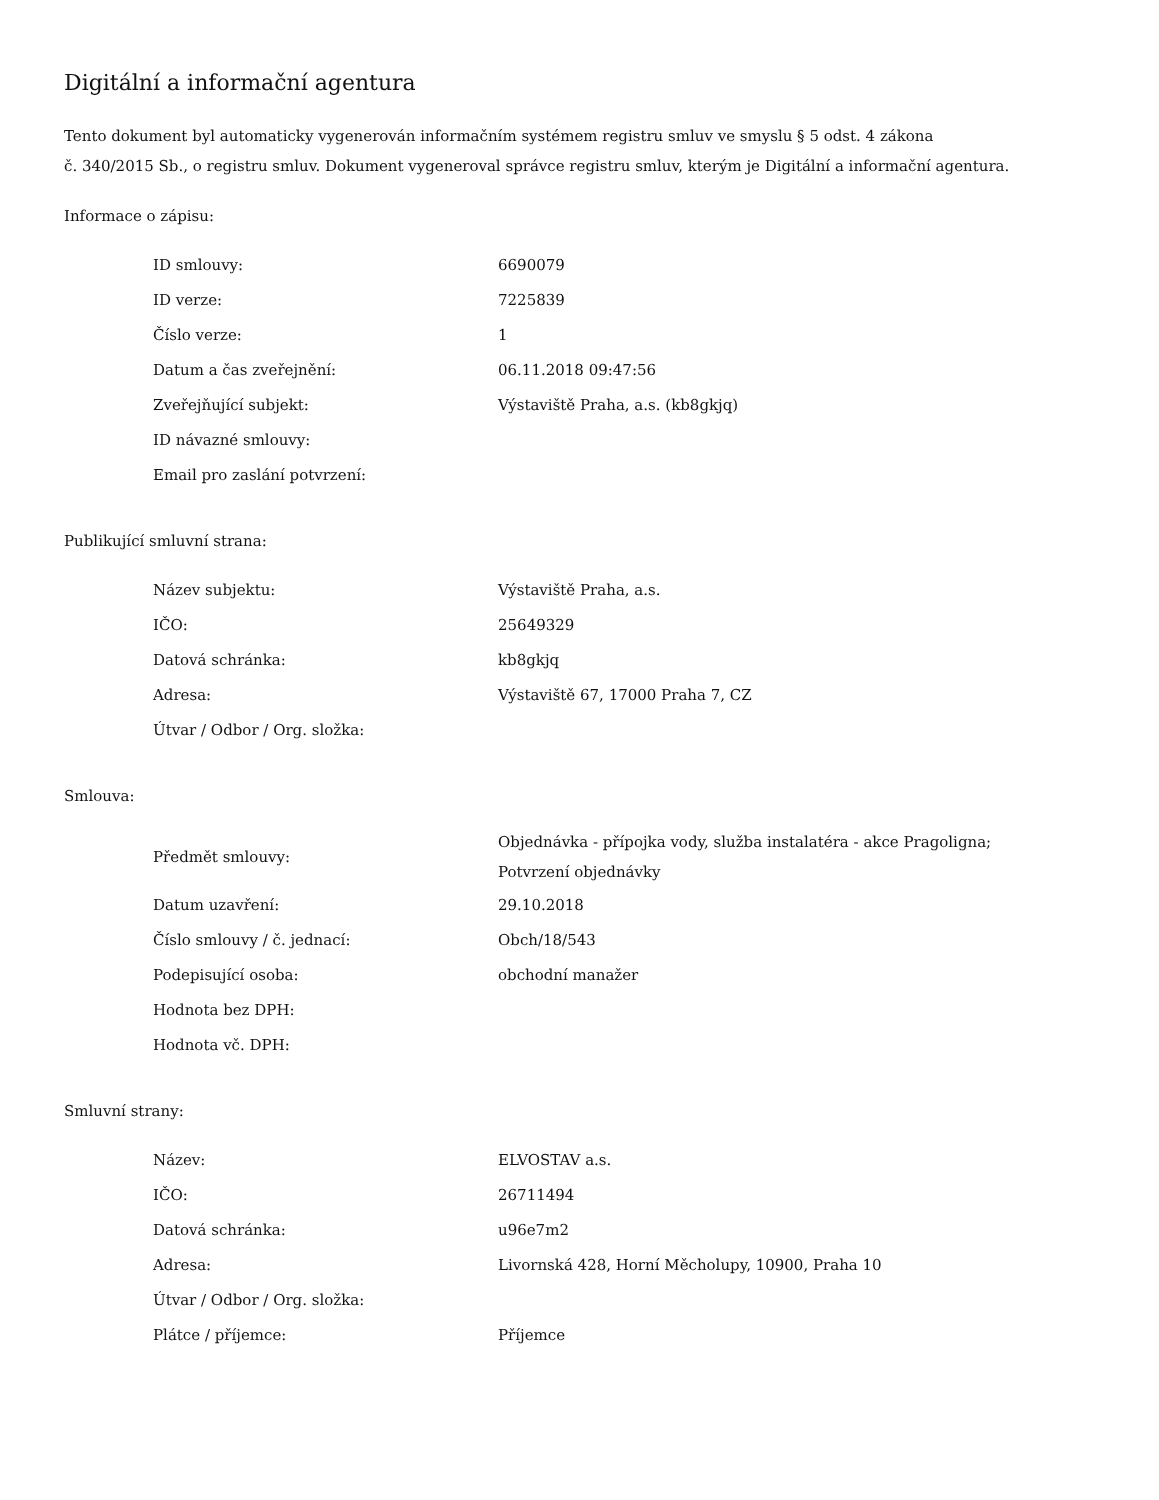Digitální a informační agentura
Tento dokument byl automaticky vygenerován informačním systémem registru smluv ve smyslu § 5 odst. 4 zákona
č. 340/2015 Sb., o registru smluv. Dokument vygeneroval správce registru smluv, kterým je Digitální a informační agentura.
Informace o zápisu:
| ID smlouvy: | 6690079 |
| ID verze: | 7225839 |
| Číslo verze: | 1 |
| Datum a čas zveřejnění: | 06.11.2018 09:47:56 |
| Zveřejňující subjekt: | Výstaviště Praha, a.s. (kb8gkjq) |
| ID návazné smlouvy: | |
| Email pro zaslání potvrzení: | |
Publikující smluvní strana:
| Název subjektu: | Výstaviště Praha, a.s. |
| IČO: | 25649329 |
| Datová schránka: | kb8gkjq |
| Adresa: | Výstaviště 67, 17000 Praha 7, CZ |
| Útvar / Odbor / Org. složka: | |
Smlouva:
| Předmět smlouvy: | Objednávka - přípojka vody, služba instalatéra - akce Pragoligna; Potvrzení objednávky |
| Datum uzavření: | 29.10.2018 |
| Číslo smlouvy / č. jednací: | Obch/18/543 |
| Podepisující osoba: | obchodní manažer |
| Hodnota bez DPH: | |
| Hodnota vč. DPH: | |
Smluvní strany:
| Název: | ELVOSTAV a.s. |
| IČO: | 26711494 |
| Datová schránka: | u96e7m2 |
| Adresa: | Livornská 428, Horní Měcholupy, 10900, Praha 10 |
| Útvar / Odbor / Org. složka: | |
| Plátce / příjemce: | Příjemce |